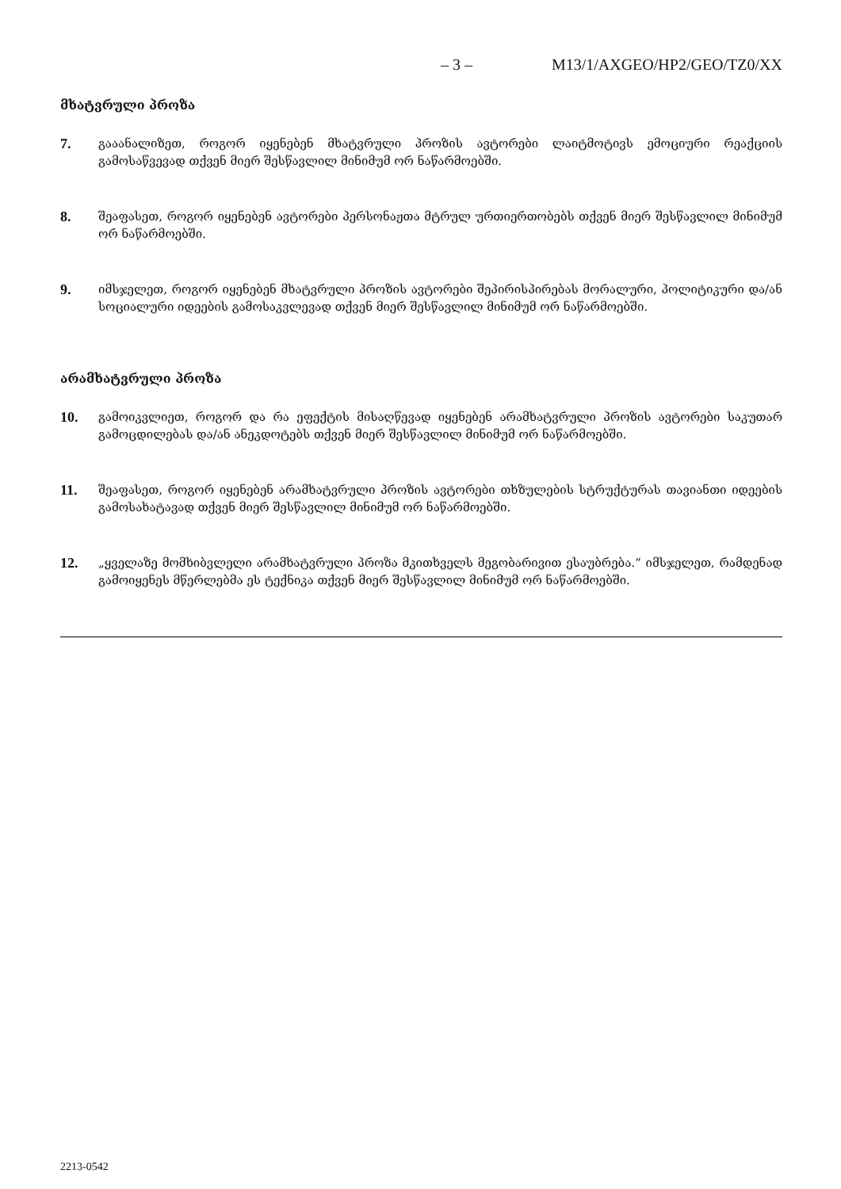– 3 – M13/1/AXGEO/HP2/GEO/TZ0/XX
მხატვრული პროზა
7.
გააანალიზეთ, როგორ იყენებენ მხატვრული პროზის ავტორები ლაიტმოტივს ემოციური რეაქციის გამოსაწვევად თქვენ მიერ შესწავლილ მინიმუმ ორ ნაწარმოებში.
8.
შეაფასეთ, როგორ იყენებენ ავტორები პერსონაჟთა მტრულ ურთიერთობებს თქვენ მიერ შესწავლილ მინიმუმ ორ ნაწარმოებში.
9.
იმსჯელეთ, როგორ იყენებენ მხატვრული პროზის ავტორები შეპირისპირებას მორალური, პოლიტიკური და/ან სოციალური იდეების გამოსაკვლევად თქვენ მიერ შესწავლილ მინიმუმ ორ ნაწარმოებში.
არამხატვრული პროზა
10.
გამოიკვლიეთ, როგორ და რა ეფექტის მისაღწევად იყენებენ არამხატვრული პროზის ავტორები საკუთარ გამოცდილებას და/ან ანეკდოტებს თქვენ მიერ შესწავლილ მინიმუმ ორ ნაწარმოებში.
11.
შეაფასეთ, როგორ იყენებენ არამხატვრული პროზის ავტორები თხზულების სტრუქტურას თავიანთი იდეების გამოსახატავად თქვენ მიერ შესწავლილ მინიმუმ ორ ნაწარმოებში.
12.
„ყველაზე მომხიბვლელი არამხატვრული პროზა მკითხველს მეგობარივით ესაუბრება.“ იმსჯელეთ, რამდენად გამოიყენეს მწერლებმა ეს ტექნიკა თქვენ მიერ შესწავლილ მინიმუმ ორ ნაწარმოებში.
2213-0542